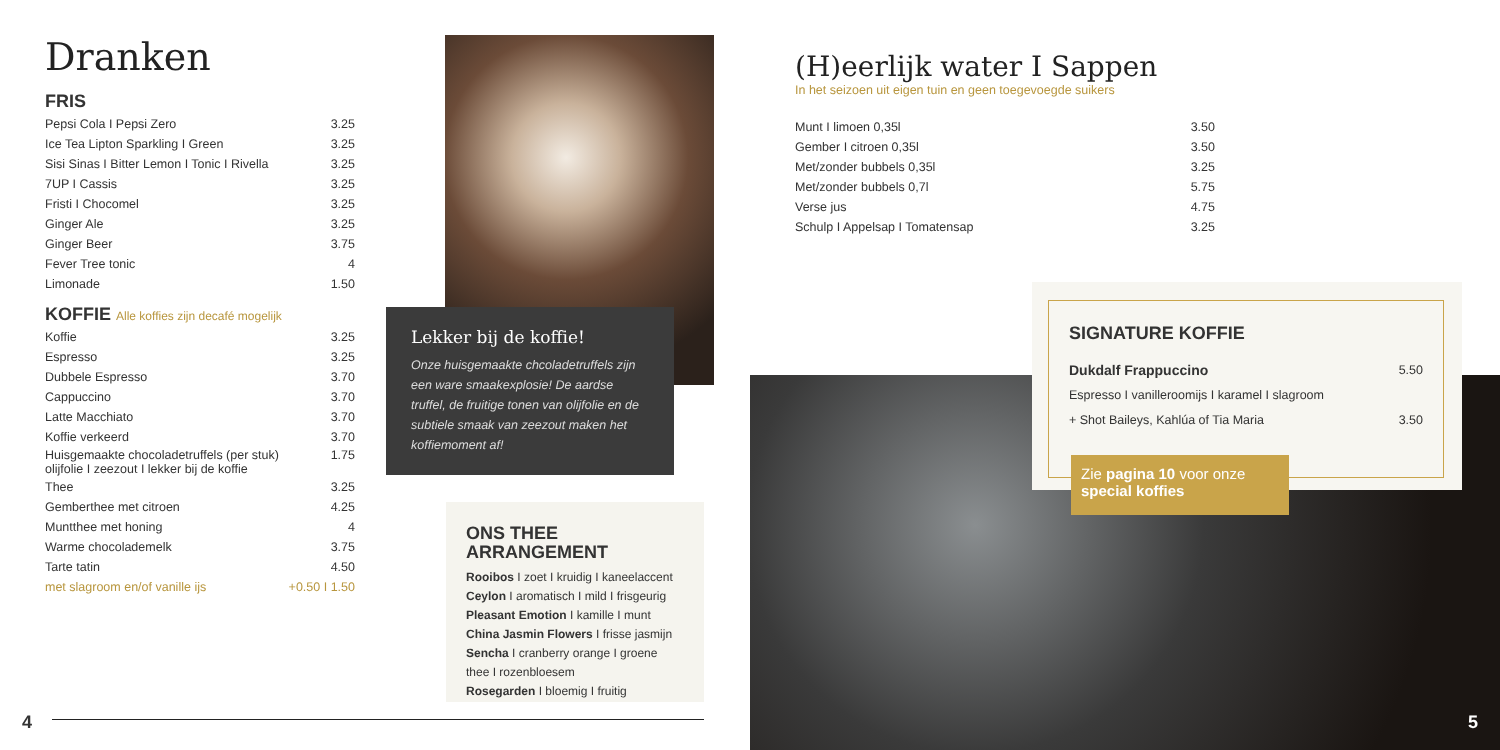Dranken
FRIS
| Pepsi Cola I Pepsi Zero | 3.25 |
| Ice Tea Lipton Sparkling I Green | 3.25 |
| Sisi Sinas I Bitter Lemon I Tonic I Rivella | 3.25 |
| 7UP I Cassis | 3.25 |
| Fristi I Chocomel | 3.25 |
| Ginger Ale | 3.25 |
| Ginger Beer | 3.75 |
| Fever Tree tonic | 4 |
| Limonade | 1.50 |
KOFFIE Alle koffies zijn decafé mogelijk
| Koffie | 3.25 |
| Espresso | 3.25 |
| Dubbele Espresso | 3.70 |
| Cappuccino | 3.70 |
| Latte Macchiato | 3.70 |
| Koffie verkeerd | 3.70 |
| Huisgemaakte chocoladetruffels (per stuk) olijfolie I zeezout I lekker bij de koffie | 1.75 |
| Thee | 3.25 |
| Gemberthee met citroen | 4.25 |
| Muntthee met honing | 4 |
| Warme chocolademelk | 3.75 |
| Tarte tatin | 4.50 |
| met slagroom en/of vanille ijs | +0.50 I 1.50 |
Lekker bij de koffie!
Onze huisgemaakte chcoladetruffels zijn een ware smaakexplosie! De aardse truffel, de fruitige tonen van olijfolie en de subtiele smaak van zeezout maken het koffiemoment af!
ONS THEE ARRANGEMENT
Rooibos I zoet I kruidig I kaneelaccent
Ceylon I aromatisch I mild I frisgeurig
Pleasant Emotion I kamille I munt
China Jasmin Flowers I frisse jasmijn
Sencha I cranberry orange I groene thee I rozenbloesem
Rosegarden I bloemig I fruitig
4
(H)eerlijk water I Sappen
In het seizoen uit eigen tuin en geen toegevoegde suikers
| Munt I limoen 0,35l | 3.50 |
| Gember I citroen 0,35l | 3.50 |
| Met/zonder bubbels 0,35l | 3.25 |
| Met/zonder bubbels 0,7l | 5.75 |
| Verse jus | 4.75 |
| Schulp I Appelsap I Tomatensap | 3.25 |
SIGNATURE KOFFIE
| Dukdalf Frappuccino | 5.50 |
| Espresso I vanilleroomijs I karamel I slagroom | |
| + Shot Baileys, Kahlúa of Tia Maria | 3.50 |
Zie pagina 10 voor onze special koffies
5